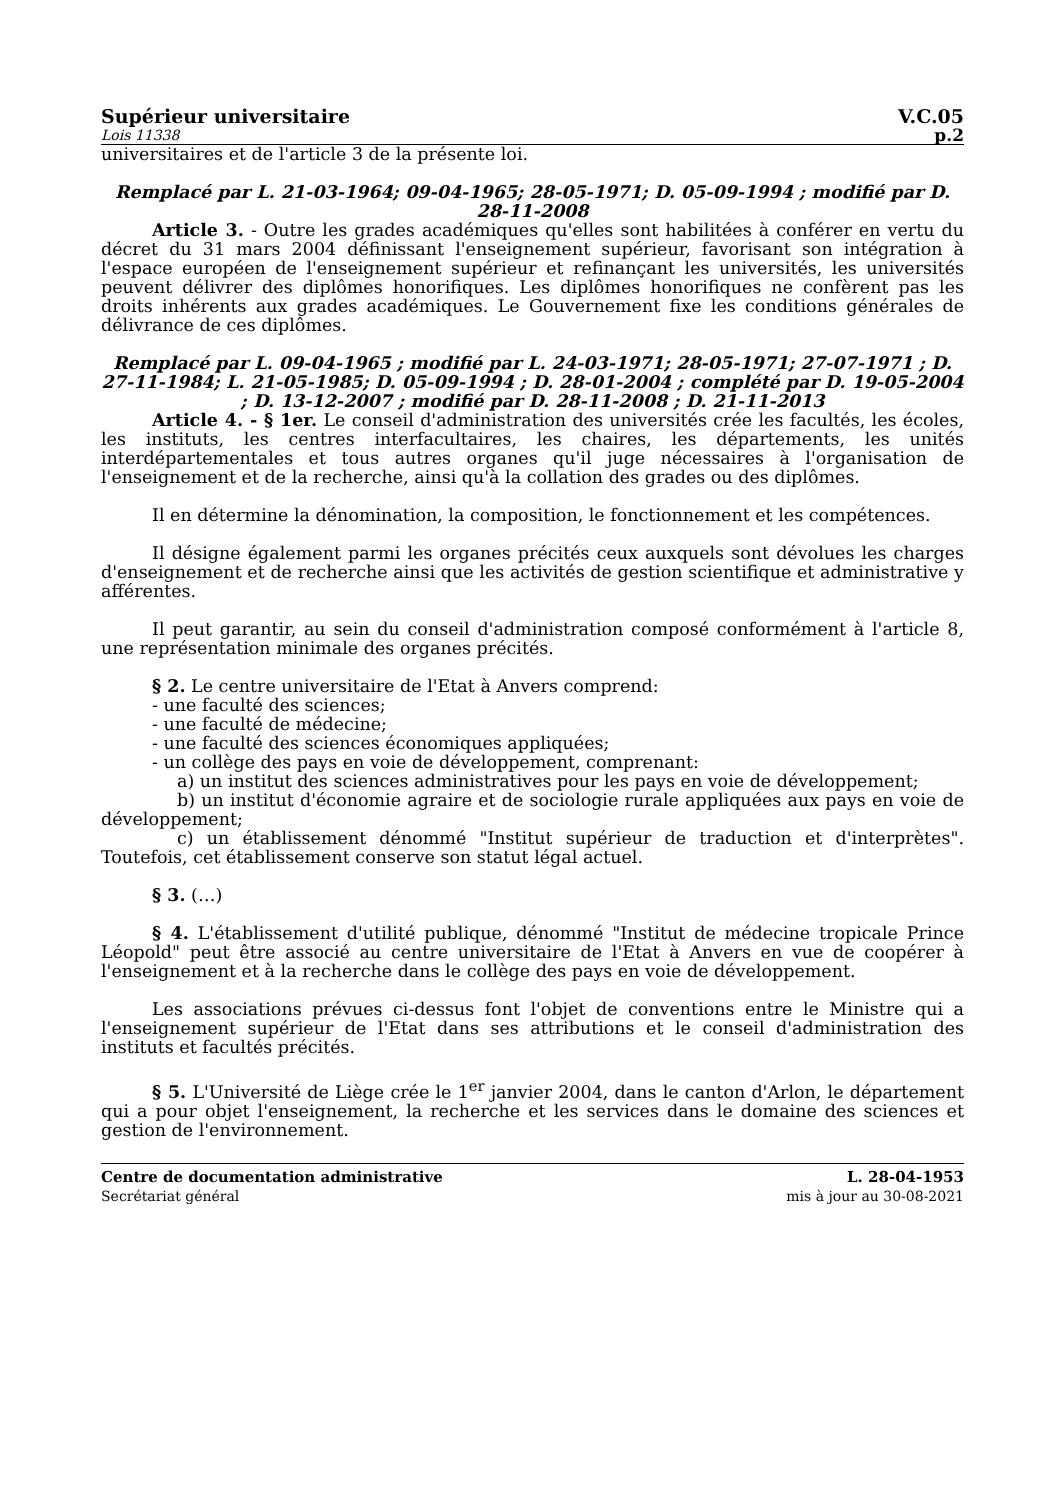Supérieur universitaire V.C.05
Lois 11338 p.2
universitaires et de l'article 3 de la présente loi.
Remplacé par L. 21-03-1964; 09-04-1965; 28-05-1971; D. 05-09-1994 ; modifié par D. 28-11-2008
Article 3. - Outre les grades académiques qu'elles sont habilitées à conférer en vertu du décret du 31 mars 2004 définissant l'enseignement supérieur, favorisant son intégration à l'espace européen de l'enseignement supérieur et refinançant les universités, les universités peuvent délivrer des diplômes honorifiques. Les diplômes honorifiques ne confèrent pas les droits inhérents aux grades académiques. Le Gouvernement fixe les conditions générales de délivrance de ces diplômes.
Remplacé par L. 09-04-1965 ; modifié par L. 24-03-1971; 28-05-1971; 27-07-1971 ; D. 27-11-1984; L. 21-05-1985; D. 05-09-1994 ; D. 28-01-2004 ; complété par D. 19-05-2004 ; D. 13-12-2007 ; modifié par D. 28-11-2008 ; D. 21-11-2013
Article 4. - § 1er. Le conseil d'administration des universités crée les facultés, les écoles, les instituts, les centres interfacultaires, les chaires, les départements, les unités interdépartementales et tous autres organes qu'il juge nécessaires à l'organisation de l'enseignement et de la recherche, ainsi qu'à la collation des grades ou des diplômes.
Il en détermine la dénomination, la composition, le fonctionnement et les compétences.
Il désigne également parmi les organes précités ceux auxquels sont dévolues les charges d'enseignement et de recherche ainsi que les activités de gestion scientifique et administrative y afférentes.
Il peut garantir, au sein du conseil d'administration composé conformément à l'article 8, une représentation minimale des organes précités.
§ 2. Le centre universitaire de l'Etat à Anvers comprend:
- une faculté des sciences;
- une faculté de médecine;
- une faculté des sciences économiques appliquées;
- un collège des pays en voie de développement, comprenant:
a) un institut des sciences administratives pour les pays en voie de développement;
b) un institut d'économie agraire et de sociologie rurale appliquées aux pays en voie de développement;
c) un établissement dénommé "Institut supérieur de traduction et d'interprètes". Toutefois, cet établissement conserve son statut légal actuel.
§ 3. (…)
§ 4. L'établissement d'utilité publique, dénommé "Institut de médecine tropicale Prince Léopold" peut être associé au centre universitaire de l'Etat à Anvers en vue de coopérer à l'enseignement et à la recherche dans le collège des pays en voie de développement.
Les associations prévues ci-dessus font l'objet de conventions entre le Ministre qui a l'enseignement supérieur de l'Etat dans ses attributions et le conseil d'administration des instituts et facultés précités.
§ 5. L'Université de Liège crée le 1<sup>er</sup> janvier 2004, dans le canton d'Arlon, le département qui a pour objet l'enseignement, la recherche et les services dans le domaine des sciences et gestion de l'environnement.
Centre de documentation administrative
Secrétariat général
L. 28-04-1953
mis à jour au 30-08-2021